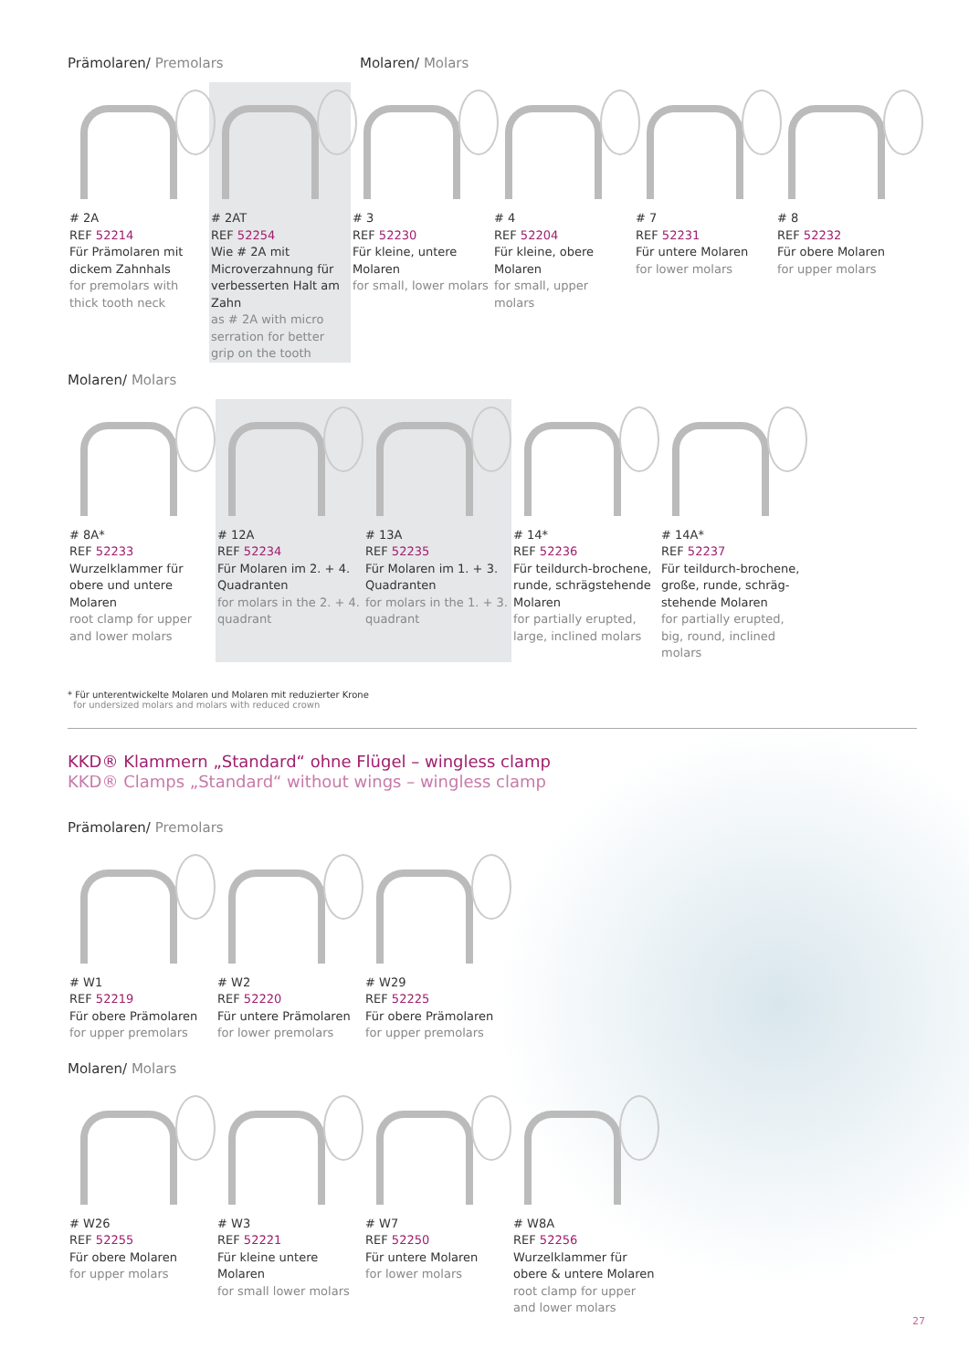Prämolaren/ Premolars Molaren/ Molars
# 2A
REF 52214
Für Prämolaren mit dickem Zahnhals
for premolars with thick tooth neck
# 2AT
REF 52254
Wie # 2A mit Microverzahnung für verbesserten Halt am Zahn
as # 2A with micro serration for better grip on the tooth
# 3
REF 52230
Für kleine, untere Molaren
for small, lower molars
# 4
REF 52204
Für kleine, obere Molaren
for small, upper molars
# 7
REF 52231
Für untere Molaren
for lower molars
# 8
REF 52232
Für obere Molaren
for upper molars
Molaren/ Molars
# 8A*
REF 52233
Wurzelklammer für obere und untere Molaren
root clamp for upper and lower molars
# 12A
REF 52234
Für Molaren im 2. + 4. Quadranten
for molars in the 2. + 4. quadrant
# 13A
REF 52235
Für Molaren im 1. + 3. Quadranten
for molars in the 1. + 3. quadrant
# 14*
REF 52236
Für teildurch-brochene, runde, schrägstehende Molaren
for partially erupted, large, inclined molars
# 14A*
REF 52237
Für teildurch-brochene, große, runde, schräg-stehende Molaren
for partially erupted, big, round, inclined molars
* Für unterentwickelte Molaren und Molaren mit reduzierter Krone
for undersized molars and molars with reduced crown
KKD® Klammern „Standard“ ohne Flügel – wingless clamp
KKD® Clamps „Standard“ without wings – wingless clamp
Prämolaren/ Premolars
# W1
REF 52219
Für obere Prämolaren
for upper premolars
# W2
REF 52220
Für untere Prämolaren
for lower premolars
# W29
REF 52225
Für obere Prämolaren
for upper premolars
Molaren/ Molars
# W26
REF 52255
Für obere Molaren
for upper molars
# W3
REF 52221
Für kleine untere Molaren
for small lower molars
# W7
REF 52250
Für untere Molaren
for lower molars
# W8A
REF 52256
Wurzelklammer für obere & untere Molaren
root clamp for upper and lower molars
27